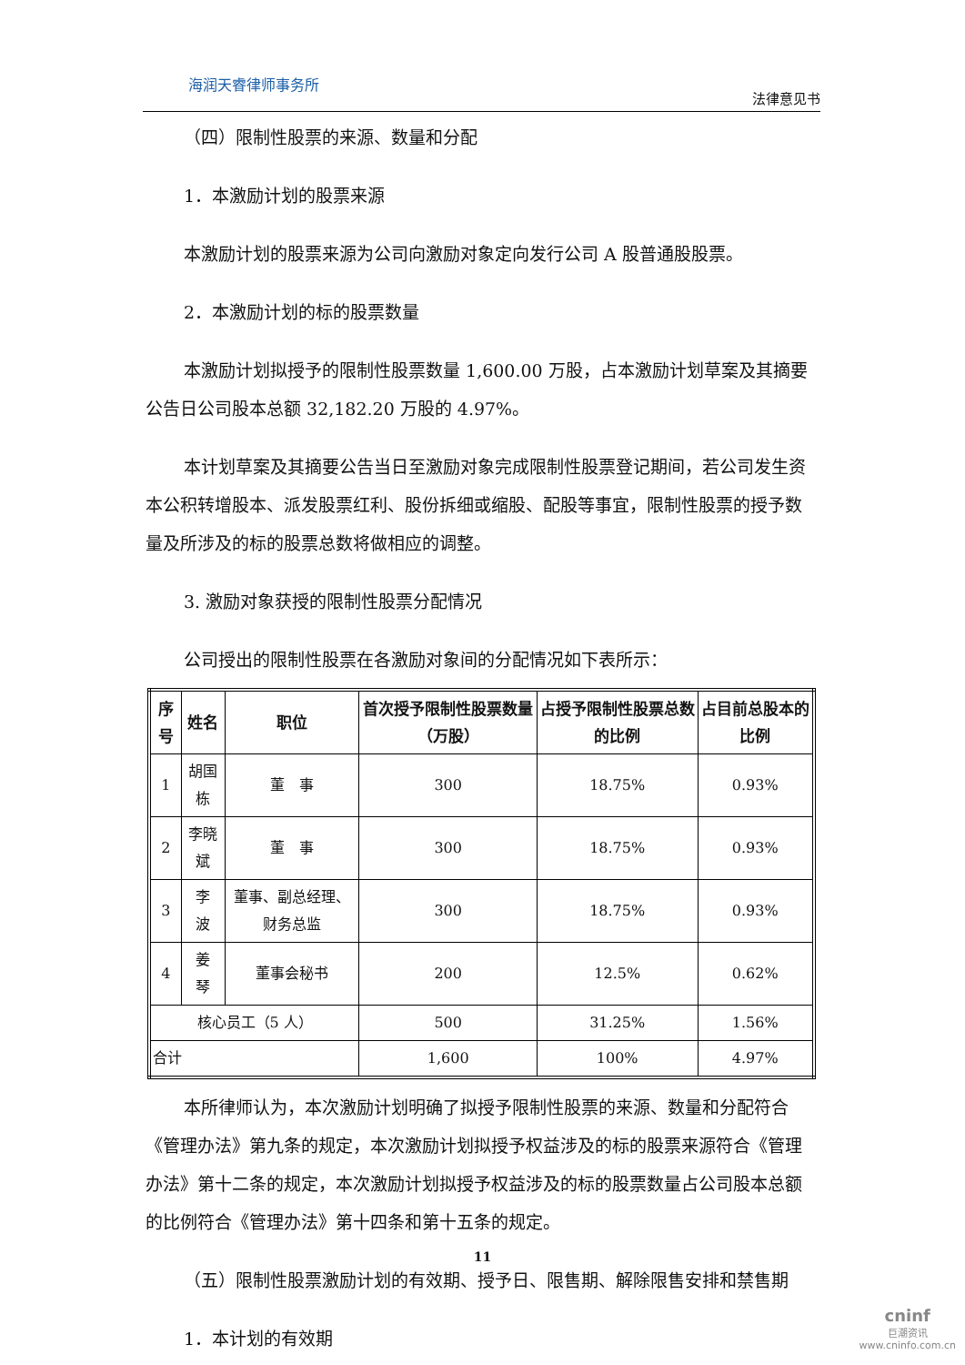海润天睿律师事务所
法律意见书
（四）限制性股票的来源、数量和分配
1．本激励计划的股票来源
本激励计划的股票来源为公司向激励对象定向发行公司 A 股普通股股票。
2．本激励计划的标的股票数量
本激励计划拟授予的限制性股票数量 1,600.00 万股，占本激励计划草案及其摘要公告日公司股本总额 32,182.20 万股的 4.97%。
本计划草案及其摘要公告当日至激励对象完成限制性股票登记期间，若公司发生资本公积转增股本、派发股票红利、股份拆细或缩股、配股等事宜，限制性股票的授予数量及所涉及的标的股票总数将做相应的调整。
3. 激励对象获授的限制性股票分配情况
公司授出的限制性股票在各激励对象间的分配情况如下表所示：
| 序号 | 姓名 | 职位 | 首次授予限制性股票数量（万股） | 占授予限制性股票总数的比例 | 占目前总股本的比例 |
| --- | --- | --- | --- | --- | --- |
| 1 | 胡国栋 | 董 事 | 300 | 18.75% | 0.93% |
| 2 | 李晓斌 | 董 事 | 300 | 18.75% | 0.93% |
| 3 | 李 波 | 董事、副总经理、财务总监 | 300 | 18.75% | 0.93% |
| 4 | 姜 琴 | 董事会秘书 | 200 | 12.5% | 0.62% |
| 核心员工（5 人） | | | 500 | 31.25% | 1.56% |
| 合计 | | | 1,600 | 100% | 4.97% |
本所律师认为，本次激励计划明确了拟授予限制性股票的来源、数量和分配符合《管理办法》第九条的规定，本次激励计划拟授予权益涉及的标的股票来源符合《管理办法》第十二条的规定，本次激励计划拟授予权益涉及的标的股票数量占公司股本总额的比例符合《管理办法》第十四条和第十五条的规定。
（五）限制性股票激励计划的有效期、授予日、限售期、解除限售安排和禁售期
1．本计划的有效期
11
cninf
巨潮资讯
www.cninfo.com.cn